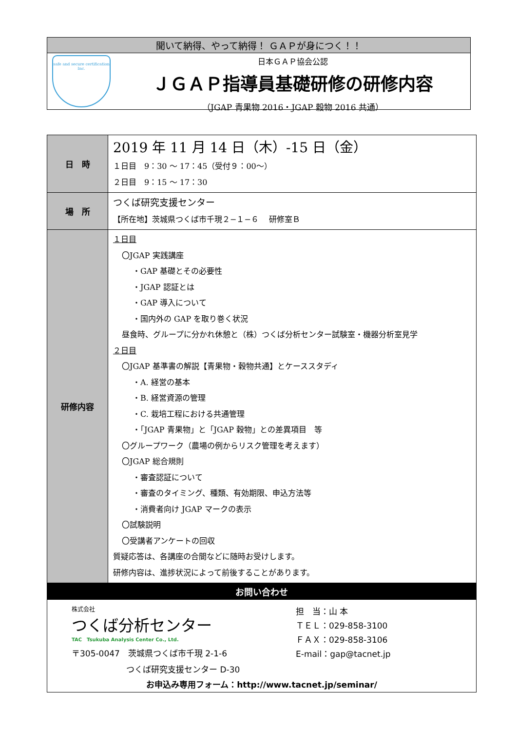聞いて納得、やって納得！ ＧＡＰが身につく！！
safe and secure certification Inc.
日本ＧＡＰ協会公認
ＪＧＡＰ指導員基礎研修の研修内容
（JGAP 青果物 2016・JGAP 穀物 2016 共通）
| 日 時 | 2019 年 11 月 14 日（木）-15 日（金） １日目 9：30 〜 17：45（受付９：00〜） ２日目 9：15 〜 17：30 |
| 場 所 | つくば研究支援センター 【所在地】茨城県つくば市千現２−１−６ 研修室Ｂ |
| 研修内容 | １日目 〇JGAP 実践講座 ・GAP 基礎とその必要性 ・JGAP 認証とは ・GAP 導入について ・国内外の GAP を取り巻く状況 昼食時、グループに分かれ休憩と（株）つくば分析センター試験室・機器分析室見学 ２日目 〇JGAP 基準書の解説【青果物・穀物共通】とケーススタディ ・A. 経営の基本 ・B. 経営資源の管理 ・C. 栽培工程における共通管理 ・「JGAP 青果物」と「JGAP 穀物」との差異項目 等 〇グループワーク（農場の例からリスク管理を考えます） 〇JGAP 総合規則 ・審査認証について ・審査のタイミング、種類、有効期限、申込方法等 ・消費者向け JGAP マークの表示 〇試験説明 〇受講者アンケートの回収 質疑応答は、各講座の合間などに随時お受けします。 研修内容は、進捗状況によって前後することがあります。 |
| お問い合わせ 株式会社 つくば分析センター TAC Tsukuba Analysis Center Co., Ltd. 〒305-0047 茨城県つくば市千現 2-1-6 つくば研究支援センター D-30 担 当：山 本 ＴＥＬ：029-858-3100 ＦＡＸ：029-858-3106 E-mail：gap@tacnet.jp お申込み専用フォーム：http://www.tacnet.jp/seminar/ | |